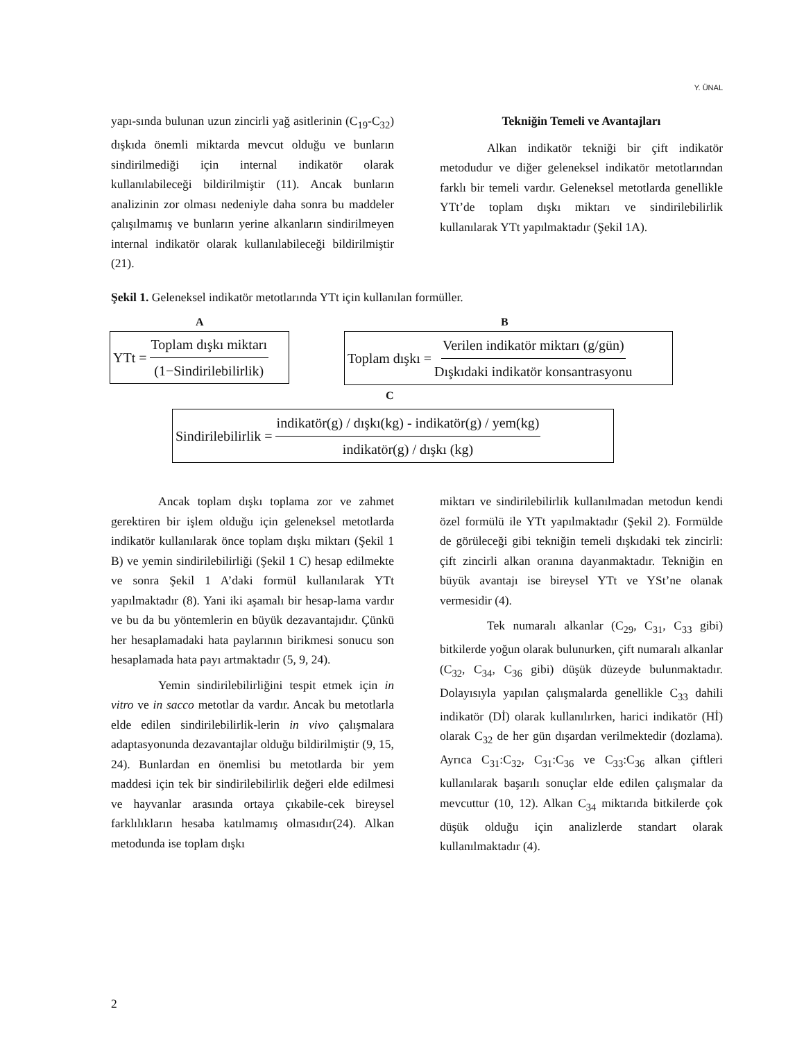Y. ÜNAL
yapı-sında bulunan uzun zincirli yağ asitlerinin (C<sub>19</sub>-C<sub>32</sub>) dışkıda önemli miktarda mevcut olduğu ve bunların sindirilmediği için internal indikatör olarak kullanılabileceği bildirilmiştir (11). Ancak bunların analizinin zor olması nedeniyle daha sonra bu maddeler çalışılmamış ve bunların yerine alkanların sindirilmeyen internal indikatör olarak kullanılabileceği bildirilmiştir (21).
Tekniğin Temeli ve Avantajları
Alkan indikatör tekniği bir çift indikatör metodudur ve diğer geleneksel indikatör metotlarından farklı bir temeli vardır. Geleneksel metotlarda genellikle YTt’de toplam dışkı miktarı ve sindirilebilirlik kullanılarak YTt yapılmaktadır (Şekil 1A).
Şekil 1. Geleneksel indikatör metotlarında YTt için kullanılan formüller.
A B
YTt = Toplam dışkı miktarı (1−Sindirilebilirlik)
Toplam dışkı = Verilen indikatör miktarı (g/gün) Dışkıdaki indikatör konsantrasyonu
C
Sindirilebilirlik = indikatör(g) / dışkı(kg) - indikatör(g) / yem(kg) indikatör(g) / dışkı (kg)
Ancak toplam dışkı toplama zor ve zahmet gerektiren bir işlem olduğu için geleneksel metotlarda indikatör kullanılarak önce toplam dışkı miktarı (Şekil 1 B) ve yemin sindirilebilirliği (Şekil 1 C) hesap edilmekte ve sonra Şekil 1 A’daki formül kullanılarak YTt yapılmaktadır (8). Yani iki aşamalı bir hesap-lama vardır ve bu da bu yöntemlerin en büyük dezavantajıdır. Çünkü her hesaplamadaki hata paylarının birikmesi sonucu son hesaplamada hata payı artmaktadır (5, 9, 24).
Yemin sindirilebilirliğini tespit etmek için in vitro ve in sacco metotlar da vardır. Ancak bu metotlarla elde edilen sindirilebilirlik-lerin in vivo çalışmalara adaptasyonunda dezavantajlar olduğu bildirilmiştir (9, 15, 24). Bunlardan en önemlisi bu metotlarda bir yem maddesi için tek bir sindirilebilirlik değeri elde edilmesi ve hayvanlar arasında ortaya çıkabile-cek bireysel farklılıkların hesaba katılmamış olmasıdır(24). Alkan metodunda ise toplam dışkı
miktarı ve sindirilebilirlik kullanılmadan metodun kendi özel formülü ile YTt yapılmaktadır (Şekil 2). Formülde de görüleceği gibi tekniğin temeli dışkıdaki tek zincirli: çift zincirli alkan oranına dayanmaktadır. Tekniğin en büyük avantajı ise bireysel YTt ve YSt’ne olanak vermesidir (4).
Tek numaralı alkanlar (C<sub>29</sub>, C<sub>31</sub>, C<sub>33</sub> gibi) bitkilerde yoğun olarak bulunurken, çift numaralı alkanlar (C<sub>32</sub>, C<sub>34</sub>, C<sub>36</sub> gibi) düşük düzeyde bulunmaktadır. Dolayısıyla yapılan çalışmalarda genellikle C<sub>33</sub> dahili indikatör (Dİ) olarak kullanılırken, harici indikatör (Hİ) olarak C<sub>32</sub> de her gün dışardan verilmektedir (dozlama). Ayrıca C<sub>31</sub>:C<sub>32</sub>, C<sub>31</sub>:C<sub>36</sub> ve C<sub>33</sub>:C<sub>36</sub> alkan çiftleri kullanılarak başarılı sonuçlar elde edilen çalışmalar da mevcuttur (10, 12). Alkan C<sub>34</sub> miktarıda bitkilerde çok düşük olduğu için analizlerde standart olarak kullanılmaktadır (4).
2